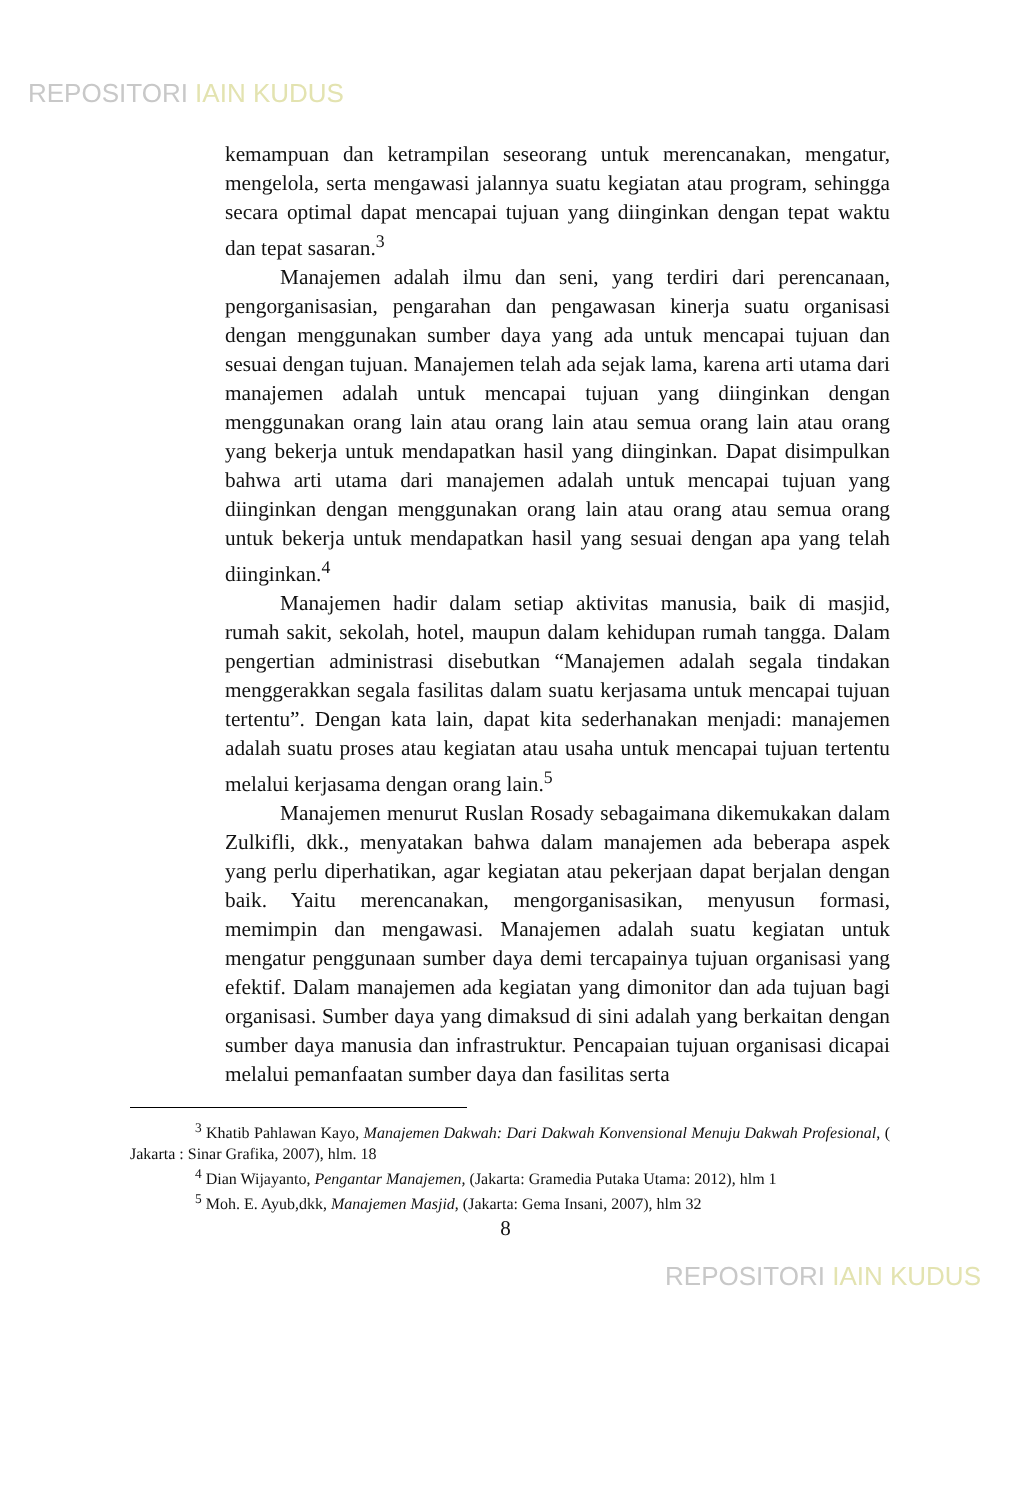REPOSITORI IAIN KUDUS
kemampuan dan ketrampilan seseorang untuk merencanakan, mengatur, mengelola, serta mengawasi jalannya suatu kegiatan atau program, sehingga secara optimal dapat mencapai tujuan yang diinginkan dengan tepat waktu dan tepat sasaran.<sup>3</sup>
Manajemen adalah ilmu dan seni, yang terdiri dari perencanaan, pengorganisasian, pengarahan dan pengawasan kinerja suatu organisasi dengan menggunakan sumber daya yang ada untuk mencapai tujuan dan sesuai dengan tujuan. Manajemen telah ada sejak lama, karena arti utama dari manajemen adalah untuk mencapai tujuan yang diinginkan dengan menggunakan orang lain atau orang lain atau semua orang lain atau orang yang bekerja untuk mendapatkan hasil yang diinginkan. Dapat disimpulkan bahwa arti utama dari manajemen adalah untuk mencapai tujuan yang diinginkan dengan menggunakan orang lain atau orang atau semua orang untuk bekerja untuk mendapatkan hasil yang sesuai dengan apa yang telah diinginkan.<sup>4</sup>
Manajemen hadir dalam setiap aktivitas manusia, baik di masjid, rumah sakit, sekolah, hotel, maupun dalam kehidupan rumah tangga. Dalam pengertian administrasi disebutkan “Manajemen adalah segala tindakan menggerakkan segala fasilitas dalam suatu kerjasama untuk mencapai tujuan tertentu”. Dengan kata lain, dapat kita sederhanakan menjadi: manajemen adalah suatu proses atau kegiatan atau usaha untuk mencapai tujuan tertentu melalui kerjasama dengan orang lain.<sup>5</sup>
Manajemen menurut Ruslan Rosady sebagaimana dikemukakan dalam Zulkifli, dkk., menyatakan bahwa dalam manajemen ada beberapa aspek yang perlu diperhatikan, agar kegiatan atau pekerjaan dapat berjalan dengan baik. Yaitu merencanakan, mengorganisasikan, menyusun formasi, memimpin dan mengawasi. Manajemen adalah suatu kegiatan untuk mengatur penggunaan sumber daya demi tercapainya tujuan organisasi yang efektif. Dalam manajemen ada kegiatan yang dimonitor dan ada tujuan bagi organisasi. Sumber daya yang dimaksud di sini adalah yang berkaitan dengan sumber daya manusia dan infrastruktur. Pencapaian tujuan organisasi dicapai melalui pemanfaatan sumber daya dan fasilitas serta
<sup>3</sup> Khatib Pahlawan Kayo, Manajemen Dakwah: Dari Dakwah Konvensional Menuju Dakwah Profesional, ( Jakarta : Sinar Grafika, 2007), hlm. 18
<sup>4</sup> Dian Wijayanto, Pengantar Manajemen, (Jakarta: Gramedia Putaka Utama: 2012), hlm 1
<sup>5</sup> Moh. E. Ayub,dkk, Manajemen Masjid, (Jakarta: Gema Insani, 2007), hlm 32
8
REPOSITORI IAIN KUDUS